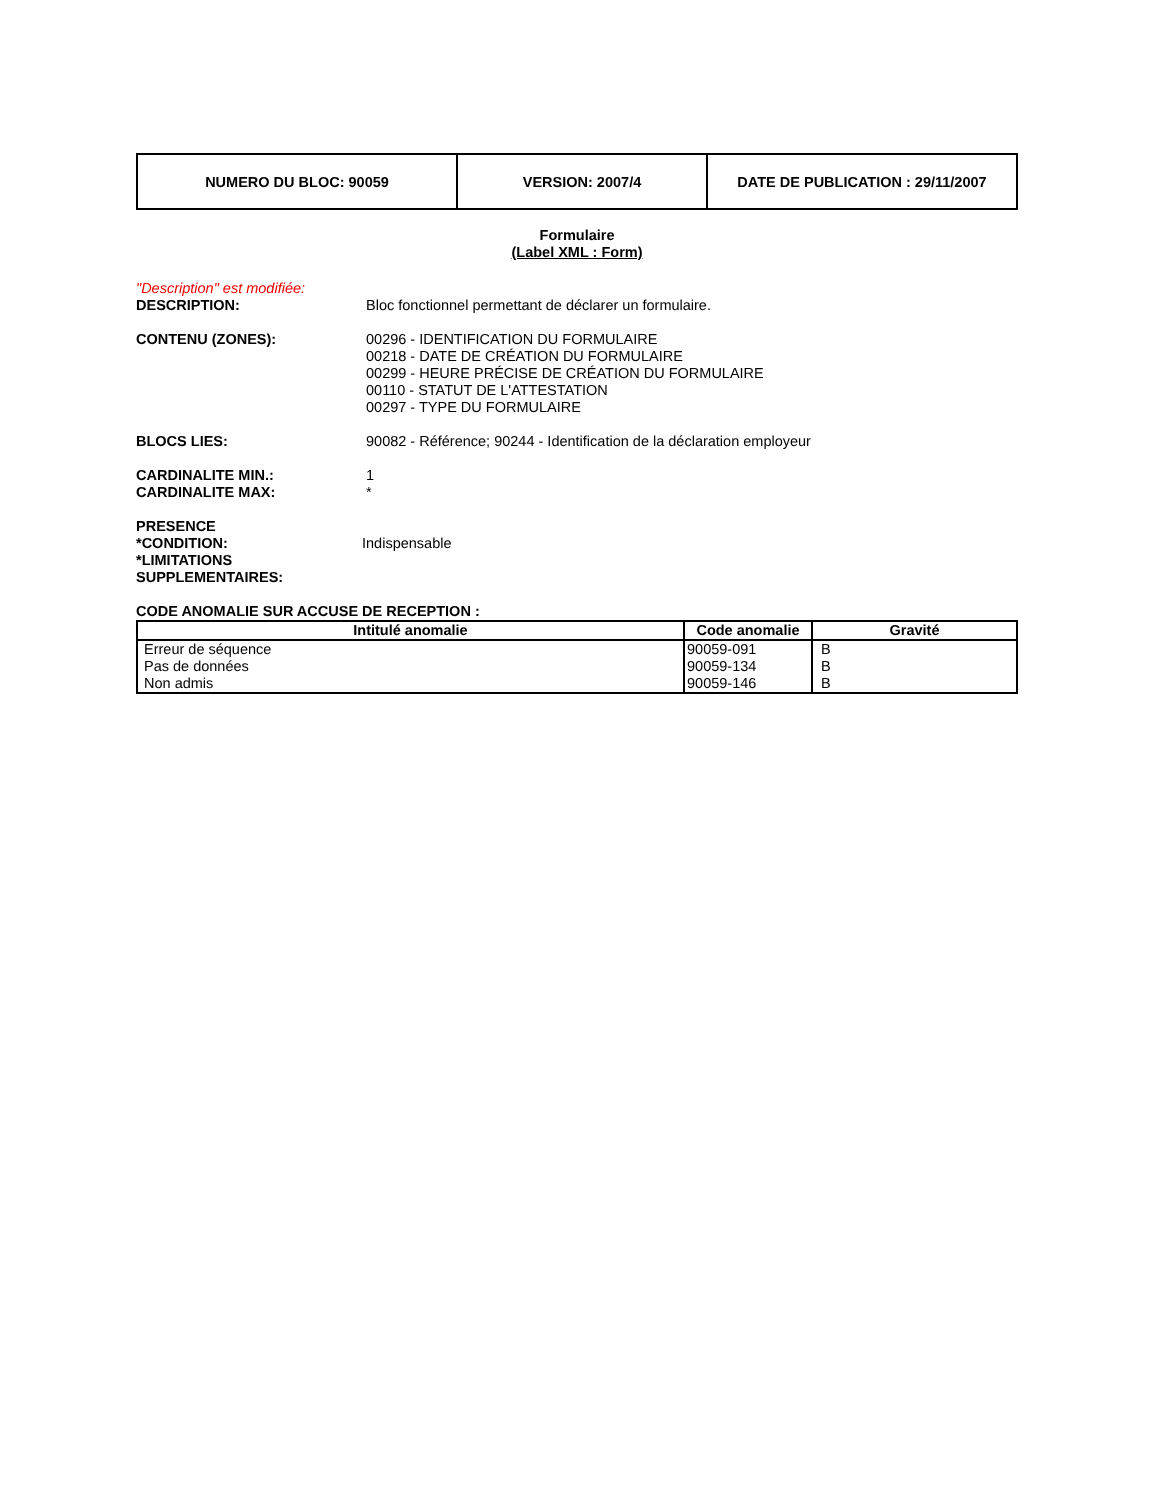| NUMERO DU BLOC: 90059 | VERSION: 2007/4 | DATE DE PUBLICATION : 29/11/2007 |
Formulaire
(Label XML : Form)
"Description" est modifiée:
DESCRIPTION: Bloc fonctionnel permettant de déclarer un formulaire.
CONTENU (ZONES): 00296 - IDENTIFICATION DU FORMULAIRE
00218 - DATE DE CRÉATION DU FORMULAIRE
00299 - HEURE PRÉCISE DE CRÉATION DU FORMULAIRE
00110 - STATUT DE L'ATTESTATION
00297 - TYPE DU FORMULAIRE
BLOCS LIES: 90082 - Référence; 90244 - Identification de la déclaration employeur
CARDINALITE MIN.:
CARDINALITE MAX:
1
*
PRESENCE
*CONDITION:
*LIMITATIONS
SUPPLEMENTAIRES:
Indispensable
CODE ANOMALIE SUR ACCUSE DE RECEPTION :
| Intitulé anomalie | Code anomalie | Gravité |
| --- | --- | --- |
| Erreur de séquence | 90059-091 | B |
| Pas de données | 90059-134 | B |
| Non admis | 90059-146 | B |